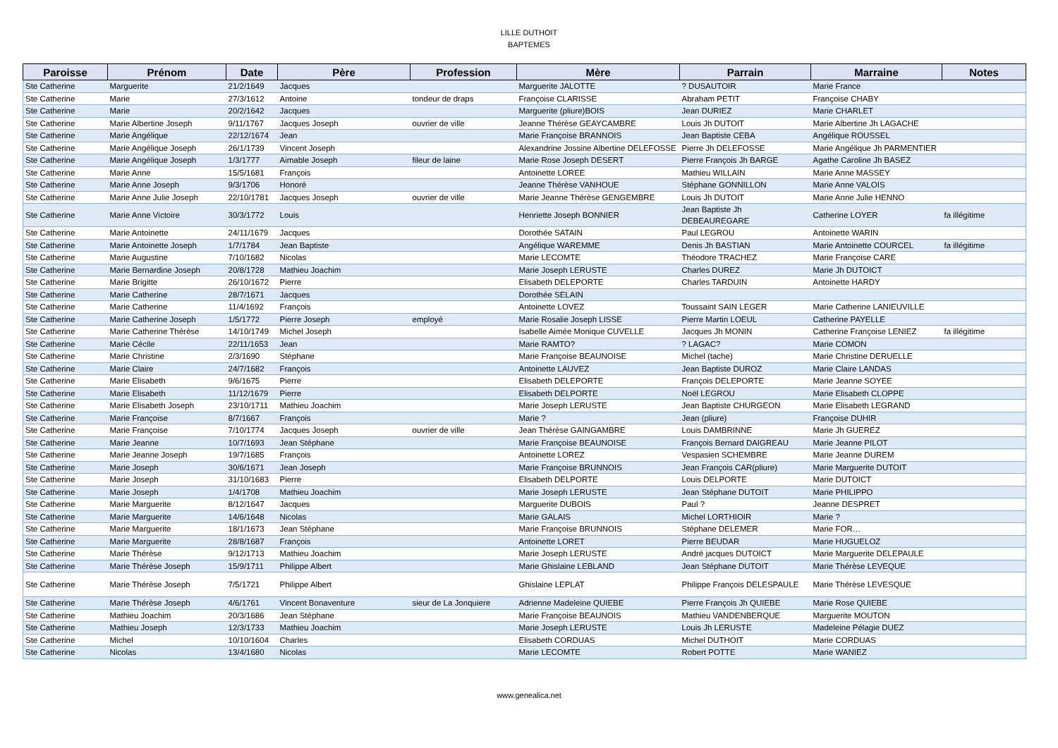LILLE DUTHOIT
BAPTEMES
| Paroisse | Prénom | Date | Père | Profession | Mère | Parrain | Marraine | Notes |
| --- | --- | --- | --- | --- | --- | --- | --- | --- |
| Ste Catherine | Marguerite | 21/2/1649 | Jacques | | Marguerite JALOTTE | ? DUSAUTOIR | Marie France | |
| Ste Catherine | Marie | 27/3/1612 | Antoine | tondeur de draps | Françoise CLARISSE | Abraham PETIT | Françoise CHABY | |
| Ste Catherine | Marie | 20/2/1642 | Jacques | | Marguerite (pliure)BOIS | Jean DURIEZ | Marie CHARLET | |
| Ste Catherine | Marie Albertine Joseph | 9/11/1767 | Jacques Joseph | ouvrier de ville | Jeanne Thérèse GEAYCAMBRE | Louis Jh DUTOIT | Marie Albertine Jh LAGACHE | |
| Ste Catherine | Marie Angélique | 22/12/1674 | Jean | | Marie Françoise BRANNOIS | Jean Baptiste CEBA | Angélique ROUSSEL | |
| Ste Catherine | Marie Angélique Joseph | 26/1/1739 | Vincent Joseph | | Alexandrine Jossine Albertine DELEFOSSE | Pierre Jh DELEFOSSE | Marie Angélique Jh PARMENTIER | |
| Ste Catherine | Marie Angélique Joseph | 1/3/1777 | Aimable Joseph | fileur de laine | Marie Rose Joseph DESERT | Pierre François Jh BARGE | Agathe Caroline Jh BASEZ | |
| Ste Catherine | Marie Anne | 15/5/1681 | François | | Antoinette LOREE | Mathieu WILLAIN | Marie Anne MASSEY | |
| Ste Catherine | Marie Anne Joseph | 9/3/1706 | Honoré | | Jeanne Thérèse VANHOUE | Stéphane GONNILLON | Marie Anne VALOIS | |
| Ste Catherine | Marie Anne Julie Joseph | 22/10/1781 | Jacques Joseph | ouvrier de ville | Marie Jeanne Thérèse GENGEMBRE | Louis Jh DUTOIT | Marie Anne Julie HENNO | |
| Ste Catherine | Marie Anne Victoire | 30/3/1772 | Louis | | Henriette Joseph BONNIER | Jean Baptiste Jh DEBEAUREGARE | Catherine LOYER | fa illégitime |
| Ste Catherine | Marie Antoinette | 24/11/1679 | Jacques | | Dorothée SATAIN | Paul LEGROU | Antoinette WARIN | |
| Ste Catherine | Marie Antoinette Joseph | 1/7/1784 | Jean Baptiste | | Angélique WAREMME | Denis Jh BASTIAN | Marie Antoinette COURCEL | fa illégitime |
| Ste Catherine | Marie Augustine | 7/10/1682 | Nicolas | | Marie LECOMTE | Théodore TRACHEZ | Marie Françoise CARE | |
| Ste Catherine | Marie Bernardine Joseph | 20/8/1728 | Mathieu Joachim | | Marie Joseph LERUSTE | Charles DUREZ | Marie Jh DUTOICT | |
| Ste Catherine | Marie Brigitte | 26/10/1672 | Pierre | | Elisabeth DELEPORTE | Charles TARDUIN | Antoinette HARDY | |
| Ste Catherine | Marie Catherine | 28/7/1671 | Jacques | | Dorothée SELAIN | | | |
| Ste Catherine | Marie Catherine | 11/4/1692 | François | | Antoinette LOVEZ | Toussaint SAIN LEGER | Marie Catherine LANIEUVILLE | |
| Ste Catherine | Marie Catherine Joseph | 1/5/1772 | Pierre Joseph | employé | Marie Rosalie Joseph LISSE | Pierre Martin LOEUL | Catherine PAYELLE | |
| Ste Catherine | Marie Catherine Thérèse | 14/10/1749 | Michel Joseph | | Isabelle Aimée Monique CUVELLE | Jacques Jh MONIN | Catherine Françoise LENIEZ | fa illégitime |
| Ste Catherine | Marie Cécile | 22/11/1653 | Jean | | Marie RAMTO? | ? LAGAC? | Marie COMON | |
| Ste Catherine | Marie Christine | 2/3/1690 | Stéphane | | Marie Françoise BEAUNOISE | Michel (tache) | Marie Christine DERUELLE | |
| Ste Catherine | Marie Claire | 24/7/1682 | François | | Antoinette LAUVEZ | Jean Baptiste DUROZ | Marie Claire LANDAS | |
| Ste Catherine | Marie Elisabeth | 9/6/1675 | Pierre | | Elisabeth DELEPORTE | François DELEPORTE | Marie Jeanne SOYEE | |
| Ste Catherine | Marie Elisabeth | 11/12/1679 | Pierre | | Elisabeth DELPORTE | Noël LEGROU | Marie Elisabeth CLOPPE | |
| Ste Catherine | Marie Elisabeth Joseph | 23/10/1711 | Mathieu Joachim | | Marie Joseph LERUSTE | Jean Baptiste CHURGEON | Marie Elisabeth LEGRAND | |
| Ste Catherine | Marie Françoise | 8/7/1667 | François | | Marie ? | Jean (pliure) | Françoise DUHIR | |
| Ste Catherine | Marie Françoise | 7/10/1774 | Jacques Joseph | ouvrier de ville | Jean Thérèse GAINGAMBRE | Louis DAMBRINNE | Marie Jh GUEREZ | |
| Ste Catherine | Marie Jeanne | 10/7/1693 | Jean Stéphane | | Marie Françoise BEAUNOISE | François Bernard DAIGREAU | Marie Jeanne PILOT | |
| Ste Catherine | Marie Jeanne Joseph | 19/7/1685 | François | | Antoinette LOREZ | Vespasien SCHEMBRE | Marie Jeanne DUREM | |
| Ste Catherine | Marie Joseph | 30/6/1671 | Jean Joseph | | Marie Françoise BRUNNOIS | Jean François CAR(pliure) | Marie Marguerite DUTOIT | |
| Ste Catherine | Marie Joseph | 31/10/1683 | Pierre | | Elisabeth DELPORTE | Louis DELPORTE | Marie DUTOICT | |
| Ste Catherine | Marie Joseph | 1/4/1708 | Mathieu Joachim | | Marie Joseph LERUSTE | Jean Stéphane DUTOIT | Marie PHILIPPO | |
| Ste Catherine | Marie Marguerite | 8/12/1647 | Jacques | | Marguerite DUBOIS | Paul ? | Jeanne DESPRET | |
| Ste Catherine | Marie Marguerite | 14/6/1648 | Nicolas | | Marie GALAIS | Michel LORTHIOIR | Marie ? | |
| Ste Catherine | Marie Marguerite | 18/1/1673 | Jean Stéphane | | Marie Françoise BRUNNOIS | Stéphane DELEMER | Marie FOR… | |
| Ste Catherine | Marie Marguerite | 28/8/1687 | François | | Antoinette LORET | Pierre BEUDAR | Marie HUGUELOZ | |
| Ste Catherine | Marie Thérèse | 9/12/1713 | Mathieu Joachim | | Marie Joseph LERUSTE | André jacques DUTOICT | Marie Marguerite DELEPAULE | |
| Ste Catherine | Marie Thérèse Joseph | 15/9/1711 | Philippe Albert | | Marie Ghislaine LEBLAND | Jean Stéphane DUTOIT | Marie Thérèse LEVEQUE | |
| Ste Catherine | Marie Thérèse Joseph | 7/5/1721 | Philippe Albert | | Ghislaine LEPLAT | Philippe François DELESPAULE | Marie Thérèse LEVESQUE | |
| Ste Catherine | Marie Thérèse Joseph | 4/6/1761 | Vincent Bonaventure | sieur de La Jonquiere | Adrienne Madeleine QUIEBE | Pierre François Jh QUIEBE | Marie Rose QUIEBE | |
| Ste Catherine | Mathieu Joachim | 20/3/1686 | Jean Stéphane | | Marie Françoise BEAUNOIS | Mathieu VANDENBERQUE | Marguerite MOUTON | |
| Ste Catherine | Mathieu Joseph | 12/3/1733 | Mathieu Joachim | | Marie Joseph LERUSTE | Louis Jh LERUSTE | Madeleine Pélagie DUEZ | |
| Ste Catherine | Michel | 10/10/1604 | Charles | | Elisabeth CORDUAS | Michel DUTHOIT | Marie CORDUAS | |
| Ste Catherine | Nicolas | 13/4/1680 | Nicolas | | Marie LECOMTE | Robert POTTE | Marie WANIEZ | |
www.genealica.net